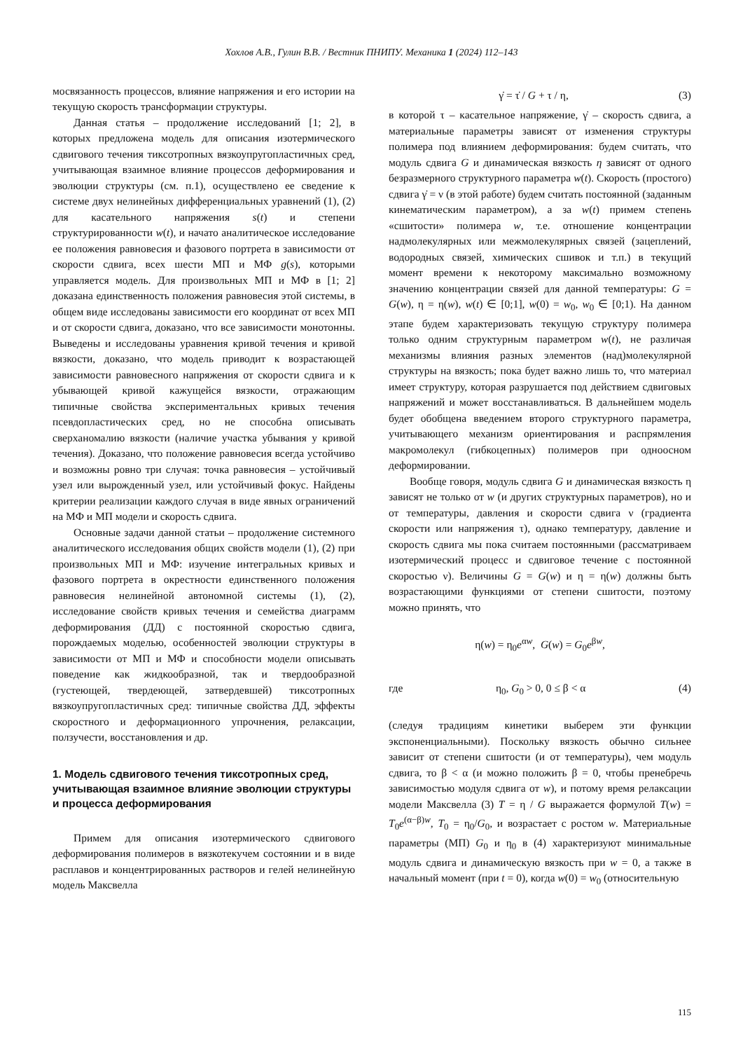Хохлов А.В., Гулин В.В. / Вестник ПНИПУ. Механика 1 (2024) 112–143
мосвязанность процессов, влияние напряжения и его истории на текущую скорость трансформации структуры.
Данная статья – продолжение исследований [1; 2], в которых предложена модель для описания изотермического сдвигового течения тиксотропных вязкоупругопластичных сред, учитывающая взаимное влияние процессов деформирования и эволюции структуры (см. п.1), осуществлено ее сведение к системе двух нелинейных дифференциальных уравнений (1), (2) для касательного напряжения s(t) и степени структурированности w(t), и начато аналитическое исследование ее положения равновесия и фазового портрета в зависимости от скорости сдвига, всех шести МП и МФ g(s), которыми управляется модель. Для произвольных МП и МФ в [1; 2] доказана единственность положения равновесия этой системы, в общем виде исследованы зависимости его координат от всех МП и от скорости сдвига, доказано, что все зависимости монотонны. Выведены и исследованы уравнения кривой течения и кривой вязкости, доказано, что модель приводит к возрастающей зависимости равновесного напряжения от скорости сдвига и к убывающей кривой кажущейся вязкости, отражающим типичные свойства экспериментальных кривых течения псевдопластических сред, но не способна описывать сверханомалию вязкости (наличие участка убывания у кривой течения). Доказано, что положение равновесия всегда устойчиво и возможны ровно три случая: точка равновесия – устойчивый узел или вырожденный узел, или устойчивый фокус. Найдены критерии реализации каждого случая в виде явных ограничений на МФ и МП модели и скорость сдвига.
Основные задачи данной статьи – продолжение системного аналитического исследования общих свойств модели (1), (2) при произвольных МП и МФ: изучение интегральных кривых и фазового портрета в окрестности единственного положения равновесия нелинейной автономной системы (1), (2), исследование свойств кривых течения и семейства диаграмм деформирования (ДД) с постоянной скоростью сдвига, порождаемых моделью, особенностей эволюции структуры в зависимости от МП и МФ и способности модели описывать поведение как жидкообразной, так и твердообразной (густеющей, твердеющей, затвердевшей) тиксотропных вязкоупругопластичных сред: типичные свойства ДД, эффекты скоростного и деформационного упрочнения, релаксации, ползучести, восстановления и др.
1. Модель сдвигового течения тиксотропных сред, учитывающая взаимное влияние эволюции структуры и процесса деформирования
Примем для описания изотермического сдвигового деформирования полимеров в вязкотекучем состоянии и в виде расплавов и концентрированных растворов и гелей нелинейную модель Максвелла
γ̇ = τ̇ / G + τ / η, (3)
в которой τ – касательное напряжение, γ̇ – скорость сдвига, а материальные параметры зависят от изменения структуры полимера под влиянием деформирования: будем считать, что модуль сдвига G и динамическая вязкость η зависят от одного безразмерного структурного параметра w(t). Скорость (простого) сдвига γ̇ = ν (в этой работе) будем считать постоянной (заданным кинематическим параметром), а за w(t) примем степень «сшитости» полимера w, т.е. отношение концентрации надмолекулярных или межмолекулярных связей (зацеплений, водородных связей, химических сшивок и т.п.) в текущий момент времени к некоторому максимально возможному значению концентрации связей для данной температуры: G = G(w), η = η(w), w(t) ∈ [0;1], w(0) = w<sub>0</sub>, w<sub>0</sub> ∈ [0;1). На данном этапе будем характеризовать текущую структуру полимера только одним структурным параметром w(t), не различая механизмы влияния разных элементов (над)молекулярной структуры на вязкость; пока будет важно лишь то, что материал имеет структуру, которая разрушается под действием сдвиговых напряжений и может восстанавливаться. В дальнейшем модель будет обобщена введением второго структурного параметра, учитывающего механизм ориентирования и распрямления макромолекул (гибкоцепных) полимеров при одноосном деформировании.
Вообще говоря, модуль сдвига G и динамическая вязкость η зависят не только от w (и других структурных параметров), но и от температуры, давления и скорости сдвига ν (градиента скорости или напряжения τ), однако температуру, давление и скорость сдвига мы пока считаем постоянными (рассматриваем изотермический процесс и сдвиговое течение с постоянной скоростью ν). Величины G = G(w) и η = η(w) должны быть возрастающими функциями от степени сшитости, поэтому можно принять, что
η(w) = η<sub>0</sub>e<sup>αw</sup>, G(w) = G<sub>0</sub>e<sup>βw</sup>,
где η<sub>0</sub>, G<sub>0</sub> > 0, 0 ≤ β < α (4)
(следуя традициям кинетики выберем эти функции экспоненциальными). Поскольку вязкость обычно сильнее зависит от степени сшитости (и от температуры), чем модуль сдвига, то β < α (и можно положить β = 0, чтобы пренебречь зависимостью модуля сдвига от w), и потому время релаксации модели Максвелла (3) T = η / G выражается формулой T(w) = T<sub>0</sub>e<sup>(α−β)w</sup>, T<sub>0</sub> = η<sub>0</sub>/G<sub>0</sub>, и возрастает с ростом w. Материальные параметры (МП) G<sub>0</sub> и η<sub>0</sub> в (4) характеризуют минимальные модуль сдвига и динамическую вязкость при w = 0, а также в начальный момент (при t = 0), когда w(0) = w<sub>0</sub> (относительную
115